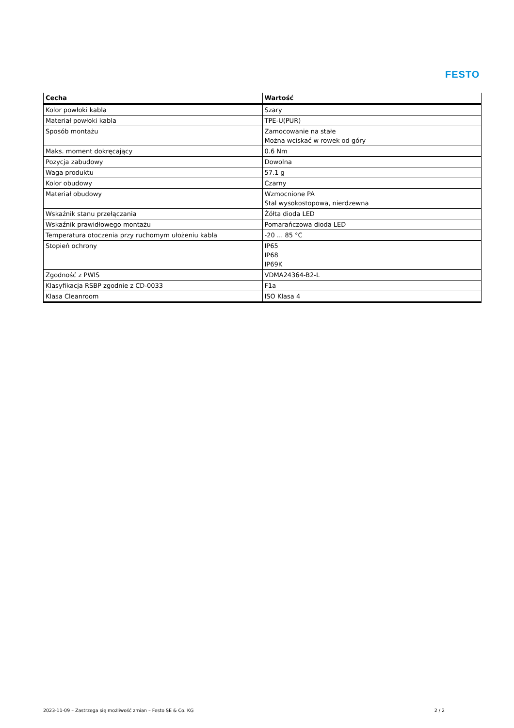FESTO
| Cecha | Wartość |
| --- | --- |
| Kolor powłoki kabla | Szary |
| Materiał powłoki kabla | TPE-U(PUR) |
| Sposób montażu | Zamocowanie na stałe Można wciskać w rowek od góry |
| Maks. moment dokręcający | 0.6 Nm |
| Pozycja zabudowy | Dowolna |
| Waga produktu | 57.1 g |
| Kolor obudowy | Czarny |
| Materiał obudowy | Wzmocnione PA Stal wysokostopowa, nierdzewna |
| Wskaźnik stanu przełączania | Żółta dioda LED |
| Wskaźnik prawidłowego montażu | Pomarańczowa dioda LED |
| Temperatura otoczenia przy ruchomym ułożeniu kabla | -20 ... 85 °C |
| Stopień ochrony | IP65 IP68 IP69K |
| Zgodność z PWIS | VDMA24364-B2-L |
| Klasyfikacja RSBP zgodnie z CD-0033 | F1a |
| Klasa Cleanroom | ISO Klasa 4 |
2023-11-09 – Zastrzega się możliwość zmian – Festo SE & Co. KG 2 / 2